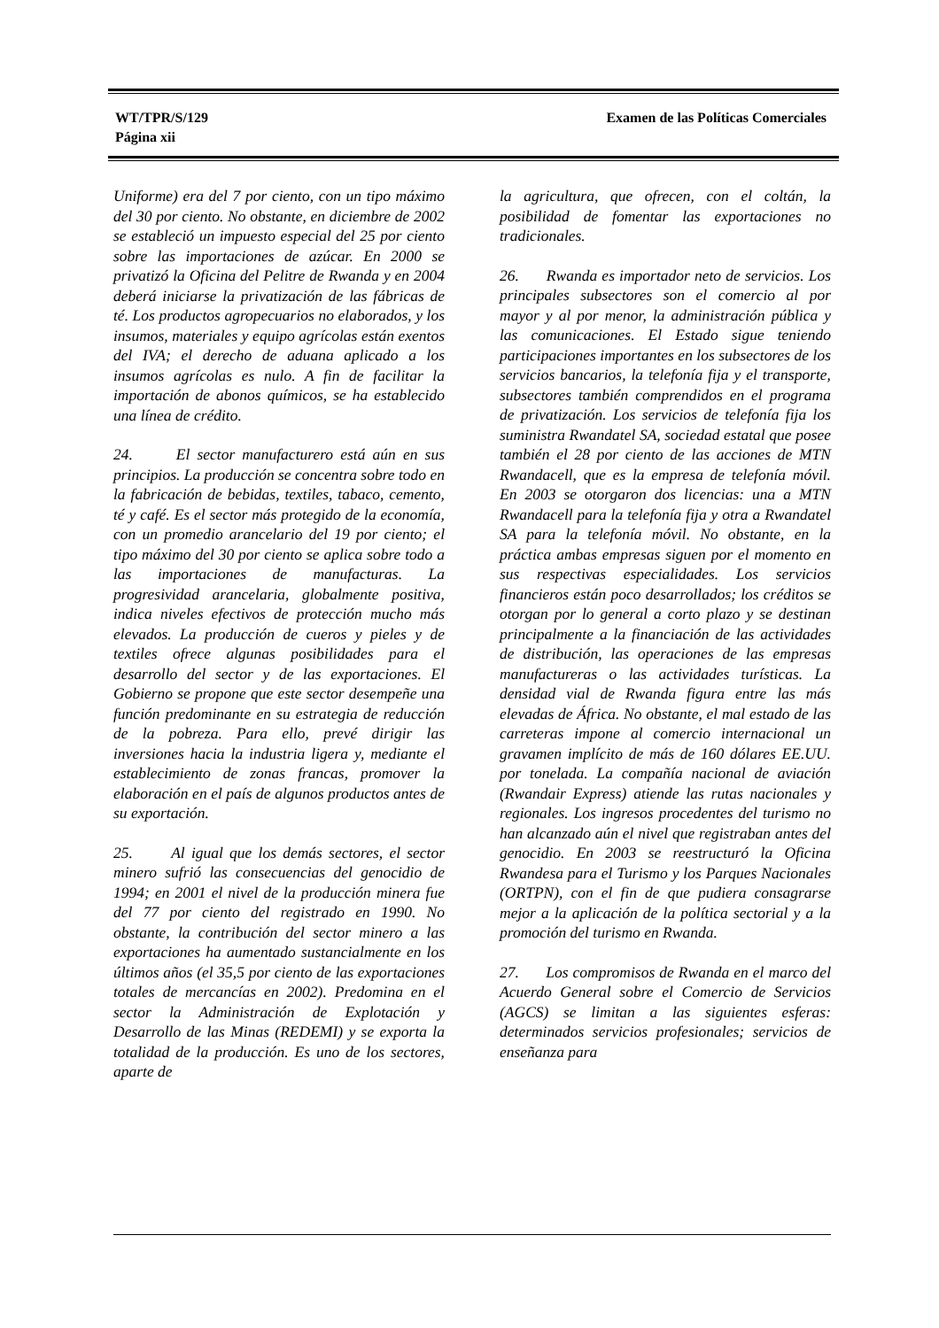WT/TPR/S/129
Página xii
Examen de las Políticas Comerciales
Uniforme) era del 7 por ciento, con un tipo máximo del 30 por ciento. No obstante, en diciembre de 2002 se estableció un impuesto especial del 25 por ciento sobre las importaciones de azúcar. En 2000 se privatizó la Oficina del Pelitre de Rwanda y en 2004 deberá iniciarse la privatización de las fábricas de té. Los productos agropecuarios no elaborados, y los insumos, materiales y equipo agrícolas están exentos del IVA; el derecho de aduana aplicado a los insumos agrícolas es nulo. A fin de facilitar la importación de abonos químicos, se ha establecido una línea de crédito.
24. El sector manufacturero está aún en sus principios. La producción se concentra sobre todo en la fabricación de bebidas, textiles, tabaco, cemento, té y café. Es el sector más protegido de la economía, con un promedio arancelario del 19 por ciento; el tipo máximo del 30 por ciento se aplica sobre todo a las importaciones de manufacturas. La progresividad arancelaria, globalmente positiva, indica niveles efectivos de protección mucho más elevados. La producción de cueros y pieles y de textiles ofrece algunas posibilidades para el desarrollo del sector y de las exportaciones. El Gobierno se propone que este sector desempeñe una función predominante en su estrategia de reducción de la pobreza. Para ello, prevé dirigir las inversiones hacia la industria ligera y, mediante el establecimiento de zonas francas, promover la elaboración en el país de algunos productos antes de su exportación.
25. Al igual que los demás sectores, el sector minero sufrió las consecuencias del genocidio de 1994; en 2001 el nivel de la producción minera fue del 77 por ciento del registrado en 1990. No obstante, la contribución del sector minero a las exportaciones ha aumentado sustancialmente en los últimos años (el 35,5 por ciento de las exportaciones totales de mercancías en 2002). Predomina en el sector la Administración de Explotación y Desarrollo de las Minas (REDEMI) y se exporta la totalidad de la producción. Es uno de los sectores, aparte de
la agricultura, que ofrecen, con el coltán, la posibilidad de fomentar las exportaciones no tradicionales.
26. Rwanda es importador neto de servicios. Los principales subsectores son el comercio al por mayor y al por menor, la administración pública y las comunicaciones. El Estado sigue teniendo participaciones importantes en los subsectores de los servicios bancarios, la telefonía fija y el transporte, subsectores también comprendidos en el programa de privatización. Los servicios de telefonía fija los suministra Rwandatel SA, sociedad estatal que posee también el 28 por ciento de las acciones de MTN Rwandacell, que es la empresa de telefonía móvil. En 2003 se otorgaron dos licencias: una a MTN Rwandacell para la telefonía fija y otra a Rwandatel SA para la telefonía móvil. No obstante, en la práctica ambas empresas siguen por el momento en sus respectivas especialidades. Los servicios financieros están poco desarrollados; los créditos se otorgan por lo general a corto plazo y se destinan principalmente a la financiación de las actividades de distribución, las operaciones de las empresas manufactureras o las actividades turísticas. La densidad vial de Rwanda figura entre las más elevadas de África. No obstante, el mal estado de las carreteras impone al comercio internacional un gravamen implícito de más de 160 dólares EE.UU. por tonelada. La compañía nacional de aviación (Rwandair Express) atiende las rutas nacionales y regionales. Los ingresos procedentes del turismo no han alcanzado aún el nivel que registraban antes del genocidio. En 2003 se reestructuró la Oficina Rwandesa para el Turismo y los Parques Nacionales (ORTPN), con el fin de que pudiera consagrarse mejor a la aplicación de la política sectorial y a la promoción del turismo en Rwanda.
27. Los compromisos de Rwanda en el marco del Acuerdo General sobre el Comercio de Servicios (AGCS) se limitan a las siguientes esferas: determinados servicios profesionales; servicios de enseñanza para